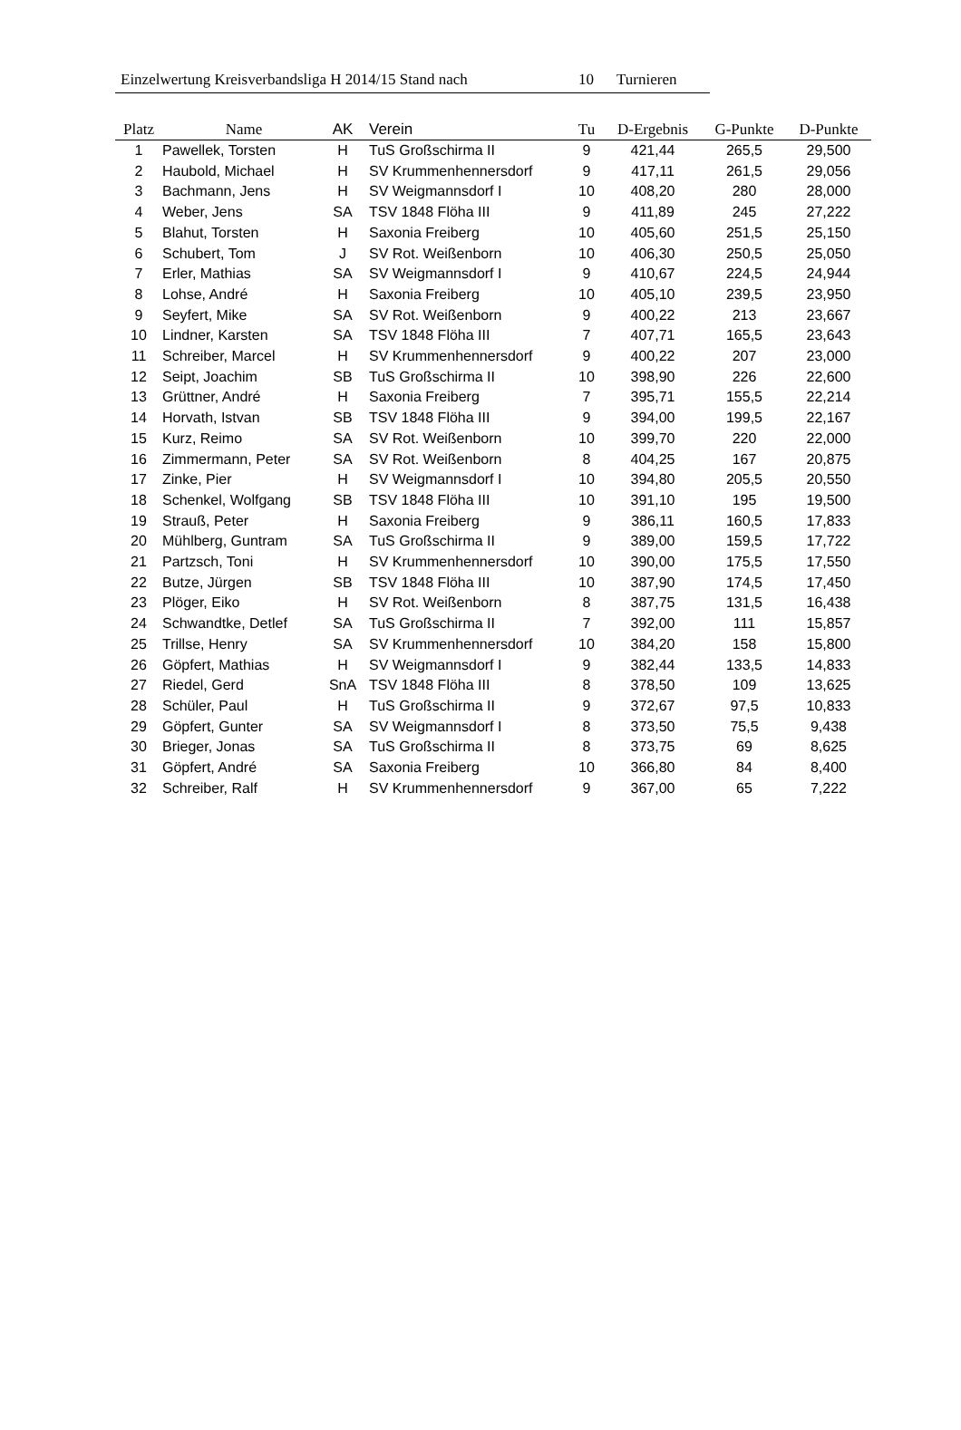Einzelwertung Kreisverbandsliga H 2014/15 Stand nach 10 Turnieren
| Platz | Name | AK | Verein | Tu | D-Ergebnis | G-Punkte | D-Punkte |
| --- | --- | --- | --- | --- | --- | --- | --- |
| 1 | Pawellek, Torsten | H | TuS Großschirma II | 9 | 421,44 | 265,5 | 29,500 |
| 2 | Haubold, Michael | H | SV Krummenhennersdorf | 9 | 417,11 | 261,5 | 29,056 |
| 3 | Bachmann, Jens | H | SV Weigmannsdorf I | 10 | 408,20 | 280 | 28,000 |
| 4 | Weber, Jens | SA | TSV 1848 Flöha III | 9 | 411,89 | 245 | 27,222 |
| 5 | Blahut, Torsten | H | Saxonia Freiberg | 10 | 405,60 | 251,5 | 25,150 |
| 6 | Schubert, Tom | J | SV Rot. Weißenborn | 10 | 406,30 | 250,5 | 25,050 |
| 7 | Erler, Mathias | SA | SV Weigmannsdorf I | 9 | 410,67 | 224,5 | 24,944 |
| 8 | Lohse, André | H | Saxonia Freiberg | 10 | 405,10 | 239,5 | 23,950 |
| 9 | Seyfert, Mike | SA | SV Rot. Weißenborn | 9 | 400,22 | 213 | 23,667 |
| 10 | Lindner, Karsten | SA | TSV 1848 Flöha III | 7 | 407,71 | 165,5 | 23,643 |
| 11 | Schreiber, Marcel | H | SV Krummenhennersdorf | 9 | 400,22 | 207 | 23,000 |
| 12 | Seipt, Joachim | SB | TuS Großschirma II | 10 | 398,90 | 226 | 22,600 |
| 13 | Grüttner, André | H | Saxonia Freiberg | 7 | 395,71 | 155,5 | 22,214 |
| 14 | Horvath, Istvan | SB | TSV 1848 Flöha III | 9 | 394,00 | 199,5 | 22,167 |
| 15 | Kurz, Reimo | SA | SV Rot. Weißenborn | 10 | 399,70 | 220 | 22,000 |
| 16 | Zimmermann, Peter | SA | SV Rot. Weißenborn | 8 | 404,25 | 167 | 20,875 |
| 17 | Zinke, Pier | H | SV Weigmannsdorf I | 10 | 394,80 | 205,5 | 20,550 |
| 18 | Schenkel, Wolfgang | SB | TSV 1848 Flöha III | 10 | 391,10 | 195 | 19,500 |
| 19 | Strauß, Peter | H | Saxonia Freiberg | 9 | 386,11 | 160,5 | 17,833 |
| 20 | Mühlberg, Guntram | SA | TuS Großschirma II | 9 | 389,00 | 159,5 | 17,722 |
| 21 | Partzsch, Toni | H | SV Krummenhennersdorf | 10 | 390,00 | 175,5 | 17,550 |
| 22 | Butze, Jürgen | SB | TSV 1848 Flöha III | 10 | 387,90 | 174,5 | 17,450 |
| 23 | Plöger, Eiko | H | SV Rot. Weißenborn | 8 | 387,75 | 131,5 | 16,438 |
| 24 | Schwandtke, Detlef | SA | TuS Großschirma II | 7 | 392,00 | 111 | 15,857 |
| 25 | Trillse, Henry | SA | SV Krummenhennersdorf | 10 | 384,20 | 158 | 15,800 |
| 26 | Göpfert, Mathias | H | SV Weigmannsdorf I | 9 | 382,44 | 133,5 | 14,833 |
| 27 | Riedel, Gerd | SnA | TSV 1848 Flöha III | 8 | 378,50 | 109 | 13,625 |
| 28 | Schüler, Paul | H | TuS Großschirma II | 9 | 372,67 | 97,5 | 10,833 |
| 29 | Göpfert, Gunter | SA | SV Weigmannsdorf I | 8 | 373,50 | 75,5 | 9,438 |
| 30 | Brieger, Jonas | SA | TuS Großschirma II | 8 | 373,75 | 69 | 8,625 |
| 31 | Göpfert, André | SA | Saxonia Freiberg | 10 | 366,80 | 84 | 8,400 |
| 32 | Schreiber, Ralf | H | SV Krummenhennersdorf | 9 | 367,00 | 65 | 7,222 |